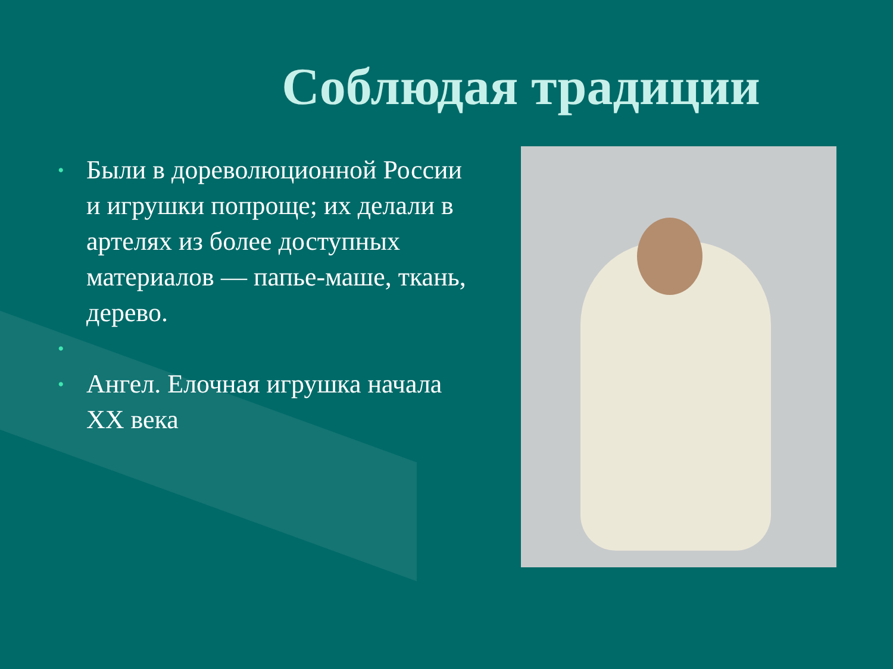Соблюдая традиции
• Были в дореволюционной России и игрушки попроще; их делали в артелях из более доступных материалов — папье-маше, ткань, дерево.
• • Ангел. Елочная игрушка начала XX века